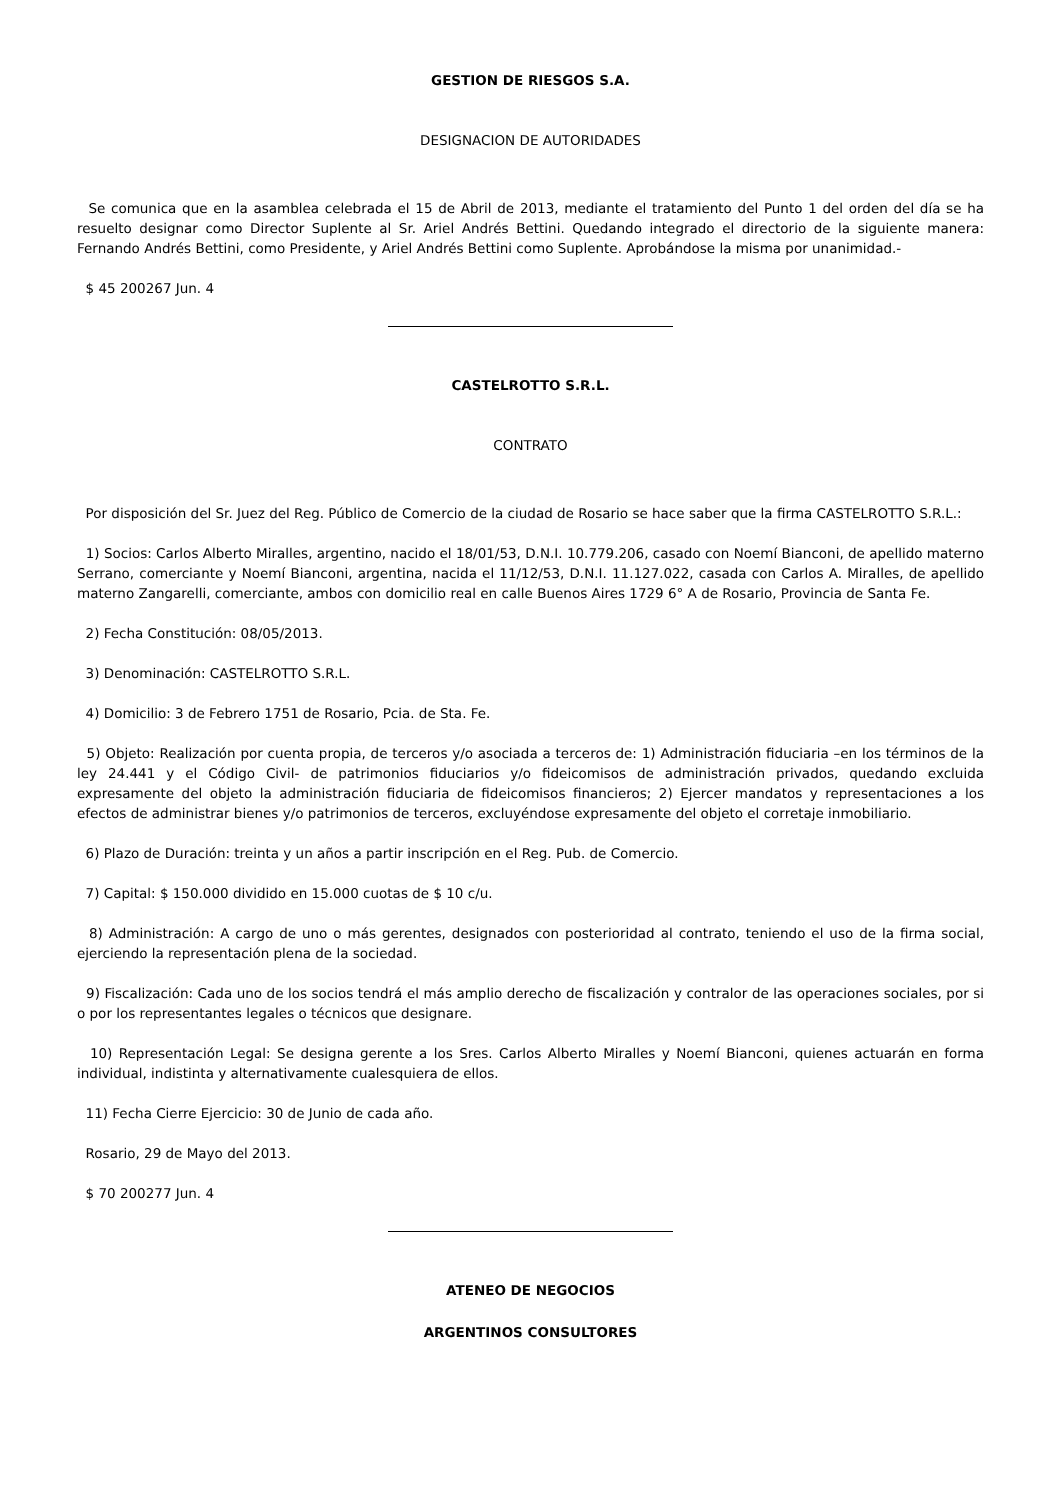GESTION DE RIESGOS S.A.
DESIGNACION DE AUTORIDADES
Se comunica que en la asamblea celebrada el 15 de Abril de 2013, mediante el tratamiento del Punto 1 del orden del día se ha resuelto designar como Director Suplente al Sr. Ariel Andrés Bettini. Quedando integrado el directorio de la siguiente manera: Fernando Andrés Bettini, como Presidente, y Ariel Andrés Bettini como Suplente. Aprobándose la misma por unanimidad.-
$ 45 200267 Jun. 4
CASTELROTTO S.R.L.
CONTRATO
Por disposición del Sr. Juez del Reg. Público de Comercio de la ciudad de Rosario se hace saber que la firma CASTELROTTO S.R.L.:
1) Socios: Carlos Alberto Miralles, argentino, nacido el 18/01/53, D.N.I. 10.779.206, casado con Noemí Bianconi, de apellido materno Serrano, comerciante y Noemí Bianconi, argentina, nacida el 11/12/53, D.N.I. 11.127.022, casada con Carlos A. Miralles, de apellido materno Zangarelli, comerciante, ambos con domicilio real en calle Buenos Aires 1729 6° A de Rosario, Provincia de Santa Fe.
2) Fecha Constitución: 08/05/2013.
3) Denominación: CASTELROTTO S.R.L.
4) Domicilio: 3 de Febrero 1751 de Rosario, Pcia. de Sta. Fe.
5) Objeto: Realización por cuenta propia, de terceros y/o asociada a terceros de: 1) Administración fiduciaria –en los términos de la ley 24.441 y el Código Civil- de patrimonios fiduciarios y/o fideicomisos de administración privados, quedando excluida expresamente del objeto la administración fiduciaria de fideicomisos financieros; 2) Ejercer mandatos y representaciones a los efectos de administrar bienes y/o patrimonios de terceros, excluyéndose expresamente del objeto el corretaje inmobiliario.
6) Plazo de Duración: treinta y un años a partir inscripción en el Reg. Pub. de Comercio.
7) Capital: $ 150.000 dividido en 15.000 cuotas de $ 10 c/u.
8) Administración: A cargo de uno o más gerentes, designados con posterioridad al contrato, teniendo el uso de la firma social, ejerciendo la representación plena de la sociedad.
9) Fiscalización: Cada uno de los socios tendrá el más amplio derecho de fiscalización y contralor de las operaciones sociales, por si o por los representantes legales o técnicos que designare.
10) Representación Legal: Se designa gerente a los Sres. Carlos Alberto Miralles y Noemí Bianconi, quienes actuarán en forma individual, indistinta y alternativamente cualesquiera de ellos.
11) Fecha Cierre Ejercicio: 30 de Junio de cada año.
Rosario, 29 de Mayo del 2013.
$ 70 200277 Jun. 4
ATENEO DE NEGOCIOS
ARGENTINOS CONSULTORES